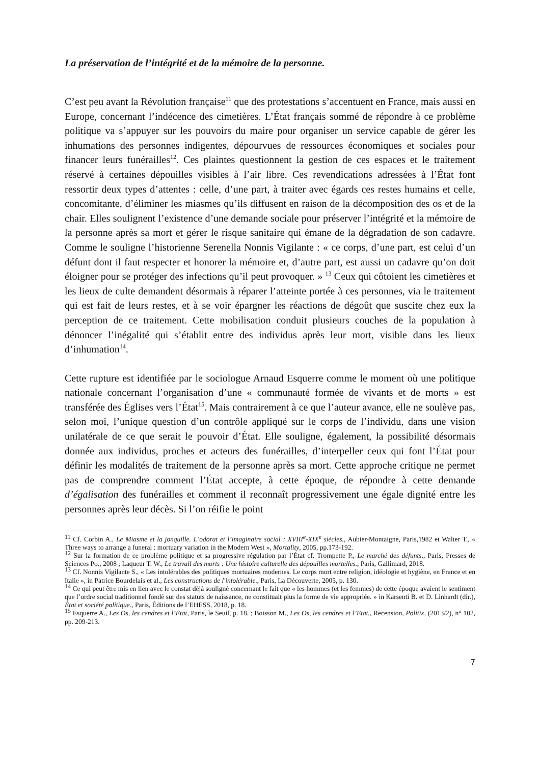La préservation de l’intégrité et de la mémoire de la personne.
C’est peu avant la Révolution française<sup>11</sup> que des protestations s’accentuent en France, mais aussi en Europe, concernant l’indécence des cimetières. L’État français sommé de répondre à ce problème politique va s’appuyer sur les pouvoirs du maire pour organiser un service capable de gérer les inhumations des personnes indigentes, dépourvues de ressources économiques et sociales pour financer leurs funérailles<sup>12</sup>. Ces plaintes questionnent la gestion de ces espaces et le traitement réservé à certaines dépouilles visibles à l’air libre. Ces revendications adressées à l’État font ressortir deux types d’attentes : celle, d’une part, à traiter avec égards ces restes humains et celle, concomitante, d’éliminer les miasmes qu’ils diffusent en raison de la décomposition des os et de la chair. Elles soulignent l’existence d’une demande sociale pour préserver l’intégrité et la mémoire de la personne après sa mort et gérer le risque sanitaire qui émane de la dégradation de son cadavre. Comme le souligne l’historienne Serenella Nonnis Vigilante : « ce corps, d’une part, est celui d’un défunt dont il faut respecter et honorer la mémoire et, d’autre part, est aussi un cadavre qu’on doit éloigner pour se protéger des infections qu’il peut provoquer. » <sup>13</sup> Ceux qui côtoient les cimetières et les lieux de culte demandent désormais à réparer l’atteinte portée à ces personnes, via le traitement qui est fait de leurs restes, et à se voir épargner les réactions de dégoût que suscite chez eux la perception de ce traitement. Cette mobilisation conduit plusieurs couches de la population à dénoncer l’inégalité qui s’établit entre des individus après leur mort, visible dans les lieux d’inhumation<sup>14</sup>.
Cette rupture est identifiée par le sociologue Arnaud Esquerre comme le moment où une politique nationale concernant l’organisation d’une « communauté formée de vivants et de morts » est transférée des Églises vers l’État<sup>15</sup>. Mais contrairement à ce que l’auteur avance, elle ne soulève pas, selon moi, l’unique question d’un contrôle appliqué sur le corps de l’individu, dans une vision unilatérale de ce que serait le pouvoir d’État. Elle souligne, également, la possibilité désormais donnée aux individus, proches et acteurs des funérailles, d’interpeller ceux qui font l’État pour définir les modalités de traitement de la personne après sa mort. Cette approche critique ne permet pas de comprendre comment l’État accepte, à cette époque, de répondre à cette demande d’égalisation des funérailles et comment il reconnaît progressivement une égale dignité entre les personnes après leur décès. Si l’on réifie le point
<sup>11</sup> Cf. Corbin A., Le Miasme et la jonquille. L’odorat et l’imaginaire social : XVIII<sup>e</sup>-XIX<sup>e</sup> siècles., Aubier-Montaigne, Paris,1982 et Walter T., « Three ways to arrange a funeral : mortuary variation in the Modern West », Mortality, 2005, pp.173-192.
<sup>12</sup> Sur la formation de ce problème politique et sa progressive régulation par l’État cf. Trompette P., Le marché des défunts., Paris, Presses de Sciences Po., 2008 ; Laqueur T. W., Le travail des morts : Une histoire culturelle des dépouilles mortelles., Paris, Gallimard, 2018.
<sup>13</sup> Cf. Nonnis Vigilante S., « Les intolérables des politiques mortuaires modernes. Le corps mort entre religion, idéologie et hygiène, en France et en Italie », in Patrice Bourdelais et al., Les constructions de l'intolérable., Paris, La Découverte, 2005, p. 130.
<sup>14</sup> Ce qui peut être mis en lien avec le constat déjà souligné concernant le fait que « les hommes (et les femmes) de cette époque avaient le sentiment que l’ordre social traditionnel fondé sur des statuts de naissance, ne constituait plus la forme de vie appropriée. » in Karsenti B. et D. Linhardt (dir.), État et société politique., Paris, Éditions de l’EHESS, 2018, p. 18.
<sup>15</sup> Esquerre A., Les Os, les cendres et l’Etat, Paris, le Seuil, p. 18. ; Boisson M., Les Os, les cendres et l’Etat., Recension, Politix, (2013/2), n° 102, pp. 209-213.
7